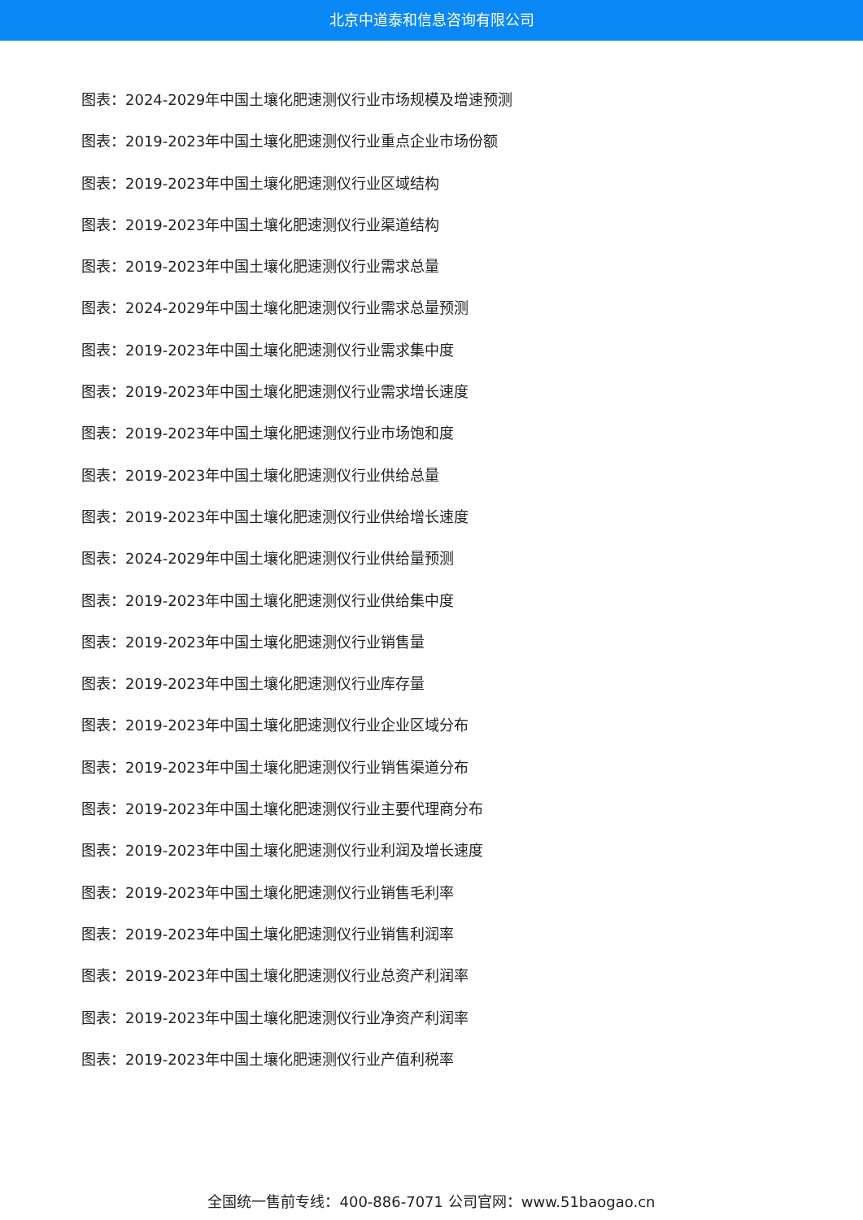北京中道泰和信息咨询有限公司
图表：2024-2029年中国土壤化肥速测仪行业市场规模及增速预测
图表：2019-2023年中国土壤化肥速测仪行业重点企业市场份额
图表：2019-2023年中国土壤化肥速测仪行业区域结构
图表：2019-2023年中国土壤化肥速测仪行业渠道结构
图表：2019-2023年中国土壤化肥速测仪行业需求总量
图表：2024-2029年中国土壤化肥速测仪行业需求总量预测
图表：2019-2023年中国土壤化肥速测仪行业需求集中度
图表：2019-2023年中国土壤化肥速测仪行业需求增长速度
图表：2019-2023年中国土壤化肥速测仪行业市场饱和度
图表：2019-2023年中国土壤化肥速测仪行业供给总量
图表：2019-2023年中国土壤化肥速测仪行业供给增长速度
图表：2024-2029年中国土壤化肥速测仪行业供给量预测
图表：2019-2023年中国土壤化肥速测仪行业供给集中度
图表：2019-2023年中国土壤化肥速测仪行业销售量
图表：2019-2023年中国土壤化肥速测仪行业库存量
图表：2019-2023年中国土壤化肥速测仪行业企业区域分布
图表：2019-2023年中国土壤化肥速测仪行业销售渠道分布
图表：2019-2023年中国土壤化肥速测仪行业主要代理商分布
图表：2019-2023年中国土壤化肥速测仪行业利润及增长速度
图表：2019-2023年中国土壤化肥速测仪行业销售毛利率
图表：2019-2023年中国土壤化肥速测仪行业销售利润率
图表：2019-2023年中国土壤化肥速测仪行业总资产利润率
图表：2019-2023年中国土壤化肥速测仪行业净资产利润率
图表：2019-2023年中国土壤化肥速测仪行业产值利税率
全国统一售前专线：400-886-7071 公司官网：www.51baogao.cn